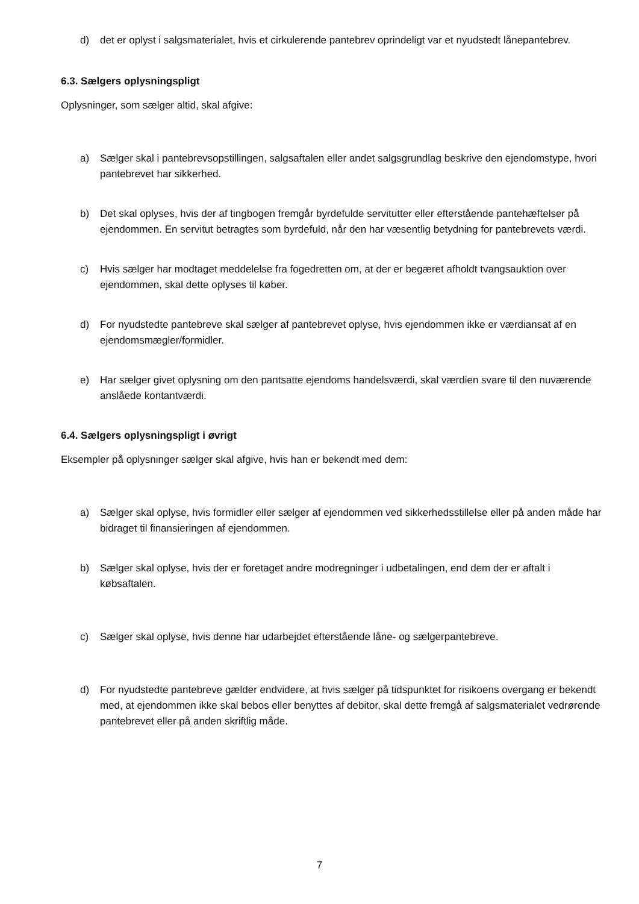d) det er oplyst i salgsmaterialet, hvis et cirkulerende pantebrev oprindeligt var et nyudstedt lånepantebrev.
6.3. Sælgers oplysningspligt
Oplysninger, som sælger altid, skal afgive:
a) Sælger skal i pantebrevsopstillingen, salgsaftalen eller andet salgsgrundlag beskrive den ejendomstype, hvori pantebrevet har sikkerhed.
b) Det skal oplyses, hvis der af tingbogen fremgår byrdefulde servitutter eller efterstående pantehæftelser på ejendommen. En servitut betragtes som byrdefuld, når den har væsentlig betydning for pantebrevets værdi.
c) Hvis sælger har modtaget meddelelse fra fogedretten om, at der er begæret afholdt tvangsauktion over ejendommen, skal dette oplyses til køber.
d) For nyudstedte pantebreve skal sælger af pantebrevet oplyse, hvis ejendommen ikke er værdiansat af en ejendomsmægler/formidler.
e) Har sælger givet oplysning om den pantsatte ejendoms handelsværdi, skal værdien svare til den nuværende anslåede kontantværdi.
6.4. Sælgers oplysningspligt i øvrigt
Eksempler på oplysninger sælger skal afgive, hvis han er bekendt med dem:
a) Sælger skal oplyse, hvis formidler eller sælger af ejendommen ved sikkerhedsstillelse eller på anden måde har bidraget til finansieringen af ejendommen.
b) Sælger skal oplyse, hvis der er foretaget andre modregninger i udbetalingen, end dem der er aftalt i købsaftalen.
c) Sælger skal oplyse, hvis denne har udarbejdet efterstående låne- og sælgerpantebreve.
d) For nyudstedte pantebreve gælder endvidere, at hvis sælger på tidspunktet for risikoens overgang er bekendt med, at ejendommen ikke skal bebos eller benyttes af debitor, skal dette fremgå af salgsmaterialet vedrørende pantebrevet eller på anden skriftlig måde.
7